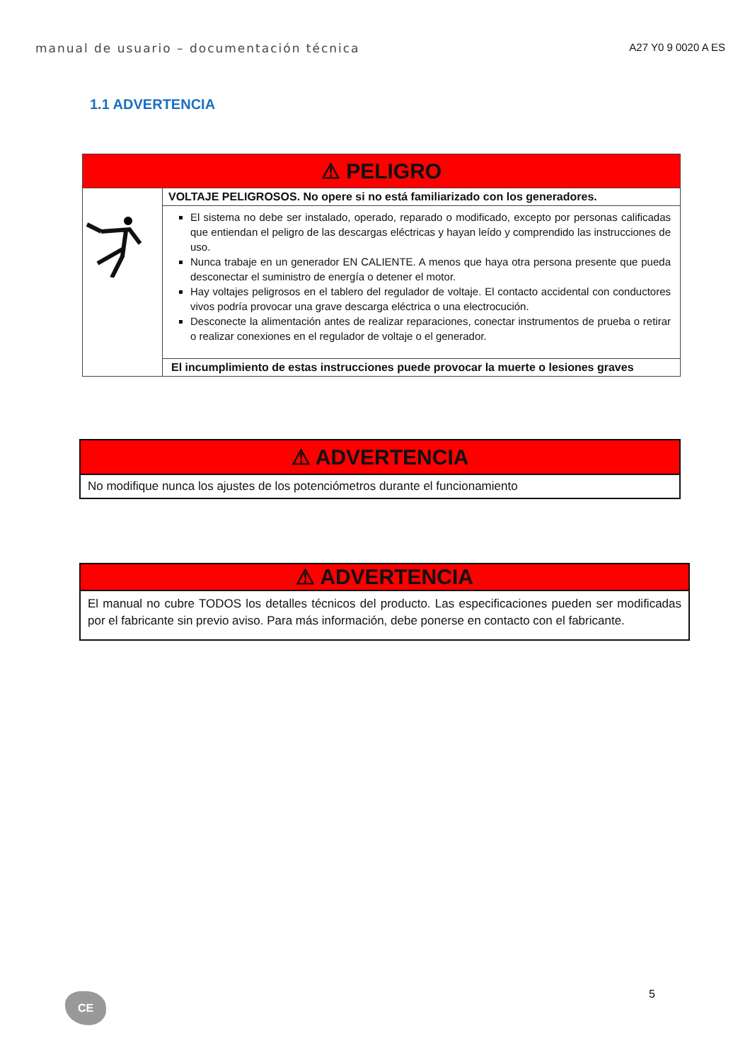manual de usuario – documentación técnica A27 Y0 9 0020 A ES
1.1 ADVERTENCIA
| ⚠ PELIGRO | |
| | VOLTAJE PELIGROSOS. No opere si no está familiarizado con los generadores. |
| | El sistema no debe ser instalado, operado, reparado o modificado, excepto por personas calificadas que entiendan el peligro de las descargas eléctricas y hayan leído y comprendido las instrucciones de uso. Nunca trabaje en un generador EN CALIENTE. A menos que haya otra persona presente que pueda desconectar el suministro de energía o detener el motor. Hay voltajes peligrosos en el tablero del regulador de voltaje. El contacto accidental con conductores vivos podría provocar una grave descarga eléctrica o una electrocución. Desconecte la alimentación antes de realizar reparaciones, conectar instrumentos de prueba o retirar o realizar conexiones en el regulador de voltaje o el generador. |
| | El incumplimiento de estas instrucciones puede provocar la muerte o lesiones graves |
| ⚠ ADVERTENCIA |
| No modifique nunca los ajustes de los potenciómetros durante el funcionamiento |
| ⚠ ADVERTENCIA |
| El manual no cubre TODOS los detalles técnicos del producto. Las especificaciones pueden ser modificadas por el fabricante sin previo aviso. Para más información, debe ponerse en contacto con el fabricante. |
5
CE